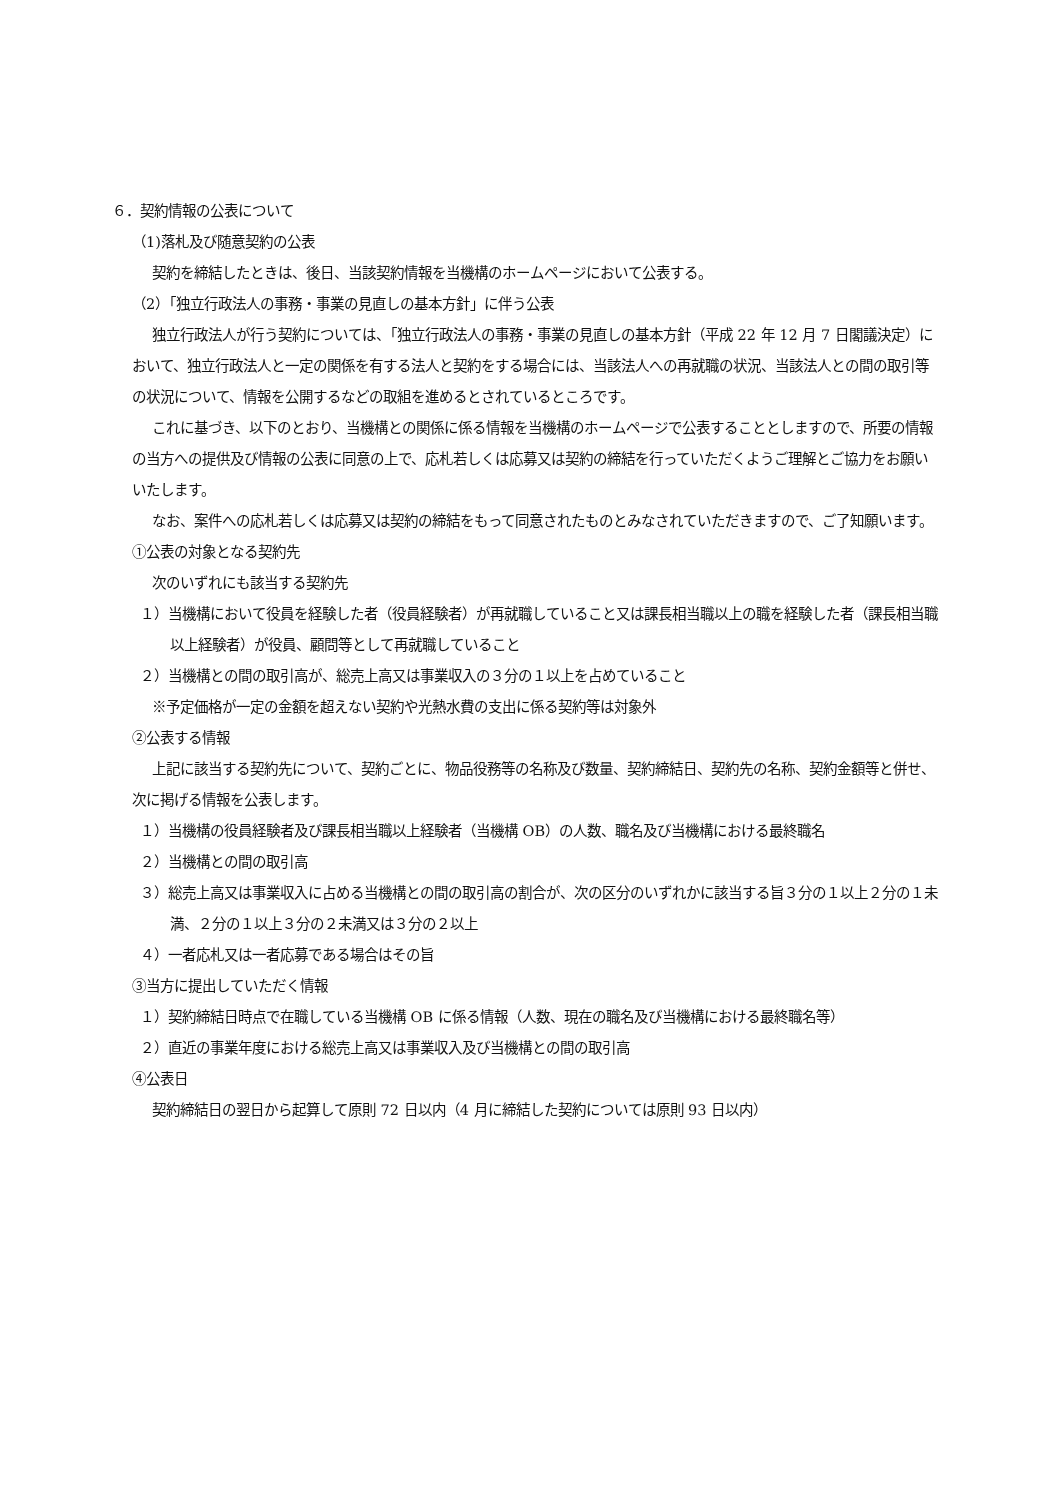６．契約情報の公表について
（1)落札及び随意契約の公表
契約を締結したときは、後日、当該契約情報を当機構のホームページにおいて公表する。
（2）「独立行政法人の事務・事業の見直しの基本方針」に伴う公表
独立行政法人が行う契約については、「独立行政法人の事務・事業の見直しの基本方針（平成 22 年 12 月 7 日閣議決定）において、独立行政法人と一定の関係を有する法人と契約をする場合には、当該法人への再就職の状況、当該法人との間の取引等の状況について、情報を公開するなどの取組を進めるとされているところです。
これに基づき、以下のとおり、当機構との関係に係る情報を当機構のホームページで公表することとしますので、所要の情報の当方への提供及び情報の公表に同意の上で、応札若しくは応募又は契約の締結を行っていただくようご理解とご協力をお願いいたします。
なお、案件への応札若しくは応募又は契約の締結をもって同意されたものとみなされていただきますので、ご了知願います。
①公表の対象となる契約先
次のいずれにも該当する契約先
１）当機構において役員を経験した者（役員経験者）が再就職していること又は課長相当職以上の職を経験した者（課長相当職以上経験者）が役員、顧問等として再就職していること
２）当機構との間の取引高が、総売上高又は事業収入の３分の１以上を占めていること
※予定価格が一定の金額を超えない契約や光熱水費の支出に係る契約等は対象外
②公表する情報
上記に該当する契約先について、契約ごとに、物品役務等の名称及び数量、契約締結日、契約先の名称、契約金額等と併せ、次に掲げる情報を公表します。
１）当機構の役員経験者及び課長相当職以上経験者（当機構 OB）の人数、職名及び当機構における最終職名
２）当機構との間の取引高
３）総売上高又は事業収入に占める当機構との間の取引高の割合が、次の区分のいずれかに該当する旨３分の１以上２分の１未満、２分の１以上３分の２未満又は３分の２以上
４）一者応札又は一者応募である場合はその旨
③当方に提出していただく情報
１）契約締結日時点で在職している当機構 OB に係る情報（人数、現在の職名及び当機構における最終職名等）
２）直近の事業年度における総売上高又は事業収入及び当機構との間の取引高
④公表日
契約締結日の翌日から起算して原則 72 日以内（4 月に締結した契約については原則 93 日以内）